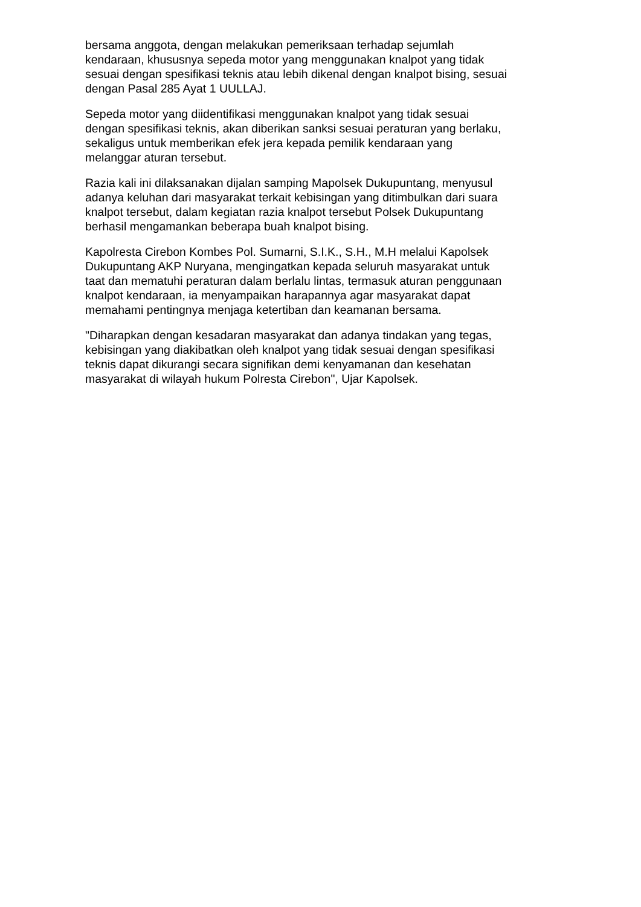bersama anggota, dengan melakukan pemeriksaan terhadap sejumlah
kendaraan, khususnya sepeda motor yang menggunakan knalpot yang tidak
sesuai dengan spesifikasi teknis atau lebih dikenal dengan knalpot bising, sesuai
dengan Pasal 285 Ayat 1 UULLAJ.
Sepeda motor yang diidentifikasi menggunakan knalpot yang tidak sesuai
dengan spesifikasi teknis, akan diberikan sanksi sesuai peraturan yang berlaku,
sekaligus untuk memberikan efek jera kepada pemilik kendaraan yang
melanggar aturan tersebut.
Razia kali ini dilaksanakan dijalan samping Mapolsek Dukupuntang, menyusul
adanya keluhan dari masyarakat terkait kebisingan yang ditimbulkan dari suara
knalpot tersebut, dalam kegiatan razia knalpot tersebut Polsek Dukupuntang
berhasil mengamankan beberapa buah knalpot bising.
Kapolresta Cirebon Kombes Pol. Sumarni, S.I.K., S.H., M.H melalui Kapolsek
Dukupuntang AKP Nuryana, mengingatkan kepada seluruh masyarakat untuk
taat dan mematuhi peraturan dalam berlalu lintas, termasuk aturan penggunaan
knalpot kendaraan, ia menyampaikan harapannya agar masyarakat dapat
memahami pentingnya menjaga ketertiban dan keamanan bersama.
"Diharapkan dengan kesadaran masyarakat dan adanya tindakan yang tegas,
kebisingan yang diakibatkan oleh knalpot yang tidak sesuai dengan spesifikasi
teknis dapat dikurangi secara signifikan demi kenyamanan dan kesehatan
masyarakat di wilayah hukum Polresta Cirebon", Ujar Kapolsek.